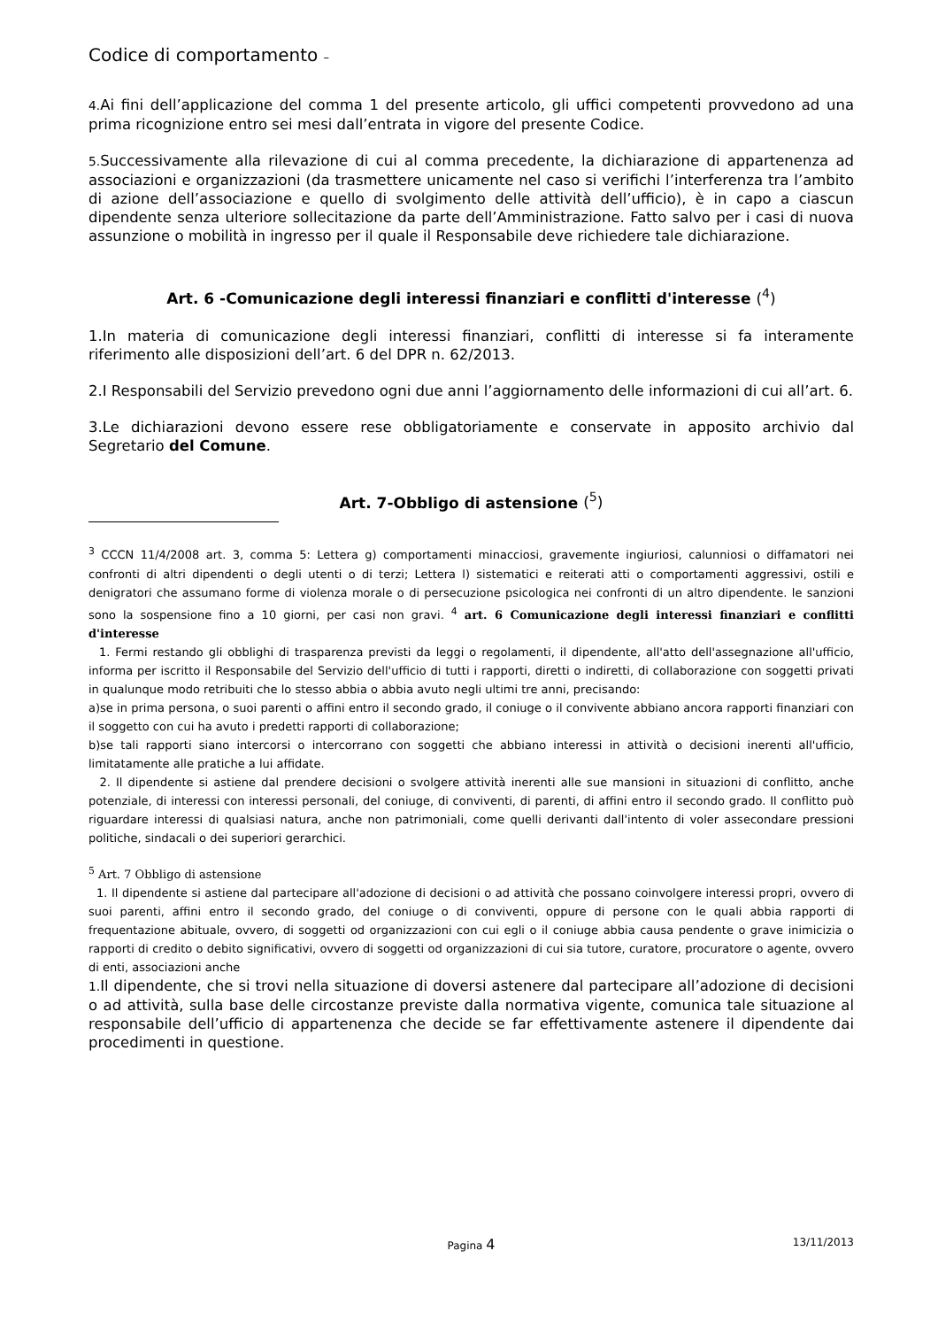Codice di comportamento –
4. Ai fini dell’applicazione del comma 1 del presente articolo, gli uffici competenti provvedono ad una prima ricognizione entro sei mesi dall’entrata in vigore del presente Codice.
5. Successivamente alla rilevazione di cui al comma precedente, la dichiarazione di appartenenza ad associazioni e organizzazioni (da trasmettere unicamente nel caso si verifichi l’interferenza tra l’ambito di azione dell’associazione e quello di svolgimento delle attività dell’ufficio), è in capo a ciascun dipendente senza ulteriore sollecitazione da parte dell’Amministrazione. Fatto salvo per i casi di nuova assunzione o mobilità in ingresso per il quale il Responsabile deve richiedere tale dichiarazione.
Art. 6 -Comunicazione degli interessi finanziari e conflitti d'interesse (<sup>4</sup>)
1.In materia di comunicazione degli interessi finanziari, conflitti di interesse si fa interamente riferimento alle disposizioni dell’art. 6 del DPR n. 62/2013.
2.I Responsabili del Servizio prevedono ogni due anni l’aggiornamento delle informazioni di cui all’art. 6.
3.Le dichiarazioni devono essere rese obbligatoriamente e conservate in apposito archivio dal Segretario del Comune.
Art. 7-Obbligo di astensione (<sup>5</sup>)
<sup>3</sup> CCCN 11/4/2008 art. 3, comma 5: Lettera g) comportamenti minacciosi, gravemente ingiuriosi, calunniosi o diffamatori nei confronti di altri dipendenti o degli utenti o di terzi; Lettera l) sistematici e reiterati atti o comportamenti aggressivi, ostili e denigratori che assumano forme di violenza morale o di persecuzione psicologica nei confronti di un altro dipendente. le sanzioni sono la sospensione fino a 10 giorni, per casi non gravi. <sup>4</sup> art. 6 Comunicazione degli interessi finanziari e conflitti d'interesse
1. Fermi restando gli obblighi di trasparenza previsti da leggi o regolamenti, il dipendente, all'atto dell'assegnazione all'ufficio, informa per iscritto il Responsabile del Servizio dell'ufficio di tutti i rapporti, diretti o indiretti, di collaborazione con soggetti privati in qualunque modo retribuiti che lo stesso abbia o abbia avuto negli ultimi tre anni, precisando:
a)se in prima persona, o suoi parenti o affini entro il secondo grado, il coniuge o il convivente abbiano ancora rapporti finanziari con il soggetto con cui ha avuto i predetti rapporti di collaborazione;
b)se tali rapporti siano intercorsi o intercorrano con soggetti che abbiano interessi in attività o decisioni inerenti all'ufficio, limitatamente alle pratiche a lui affidate.
2. Il dipendente si astiene dal prendere decisioni o svolgere attività inerenti alle sue mansioni in situazioni di conflitto, anche potenziale, di interessi con interessi personali, del coniuge, di conviventi, di parenti, di affini entro il secondo grado. Il conflitto può riguardare interessi di qualsiasi natura, anche non patrimoniali, come quelli derivanti dall'intento di voler assecondare pressioni politiche, sindacali o dei superiori gerarchici.
<sup>5</sup> Art. 7 Obbligo di astensione
1. Il dipendente si astiene dal partecipare all'adozione di decisioni o ad attività che possano coinvolgere interessi propri, ovvero di suoi parenti, affini entro il secondo grado, del coniuge o di conviventi, oppure di persone con le quali abbia rapporti di frequentazione abituale, ovvero, di soggetti od organizzazioni con cui egli o il coniuge abbia causa pendente o grave inimicizia o rapporti di credito o debito significativi, ovvero di soggetti od organizzazioni di cui sia tutore, curatore, procuratore o agente, ovvero di enti, associazioni anche
1. Il dipendente, che si trovi nella situazione di doversi astenere dal partecipare all’adozione di decisioni o ad attività, sulla base delle circostanze previste dalla normativa vigente, comunica tale situazione al responsabile dell’ufficio di appartenenza che decide se far effettivamente astenere il dipendente dai procedimenti in questione.
Pagina 4
13/11/2013